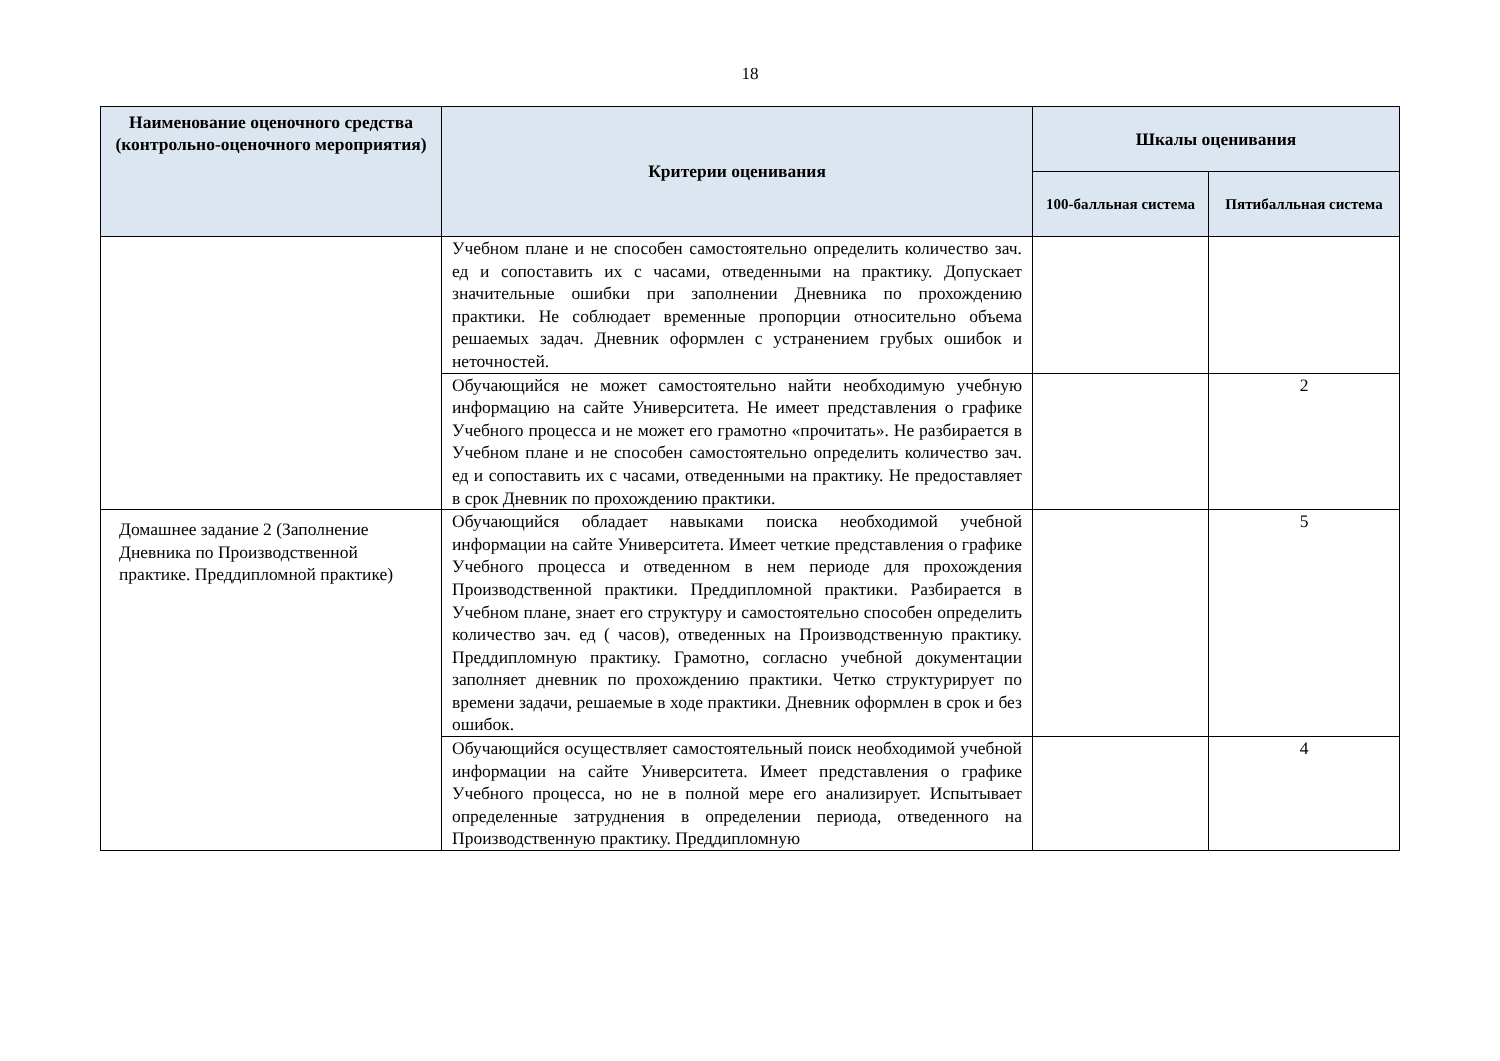18
| Наименование оценочного средства (контрольно-оценочного мероприятия) | Критерии оценивания | Шкалы оценивания | |
| --- | --- | --- | --- |
| | | 100-балльная система | Пятибалльная система |
| | Учебном плане и не способен самостоятельно определить количество зач. ед и сопоставить их с часами, отведенными на практику. Допускает значительные ошибки при заполнении Дневника по прохождению практики. Не соблюдает временные пропорции относительно объема решаемых задач. Дневник оформлен с устранением грубых ошибок и неточностей. | | |
| | Обучающийся не может самостоятельно найти необходимую учебную информацию на сайте Университета. Не имеет представления о графике Учебного процесса и не может его грамотно «прочитать». Не разбирается в Учебном плане и не способен самостоятельно определить количество зач. ед и сопоставить их с часами, отведенными на практику. Не предоставляет в срок Дневник по прохождению практики. | | 2 |
| Домашнее задание 2 (Заполнение Дневника по Производственной практике. Преддипломной практике) | Обучающийся обладает навыками поиска необходимой учебной информации на сайте Университета. Имеет четкие представления о графике Учебного процесса и отведенном в нем периоде для прохождения Производственной практики. Преддипломной практики. Разбирается в Учебном плане, знает его структуру и самостоятельно способен определить количество зач. ед ( часов), отведенных на Производственную практику. Преддипломную практику. Грамотно, согласно учебной документации заполняет дневник по прохождению практики. Четко структурирует по времени задачи, решаемые в ходе практики. Дневник оформлен в срок и без ошибок. | | 5 |
| | Обучающийся осуществляет самостоятельный поиск необходимой учебной информации на сайте Университета. Имеет представления о графике Учебного процесса, но не в полной мере его анализирует. Испытывает определенные затруднения в определении периода, отведенного на Производственную практику. Преддипломную | | 4 |